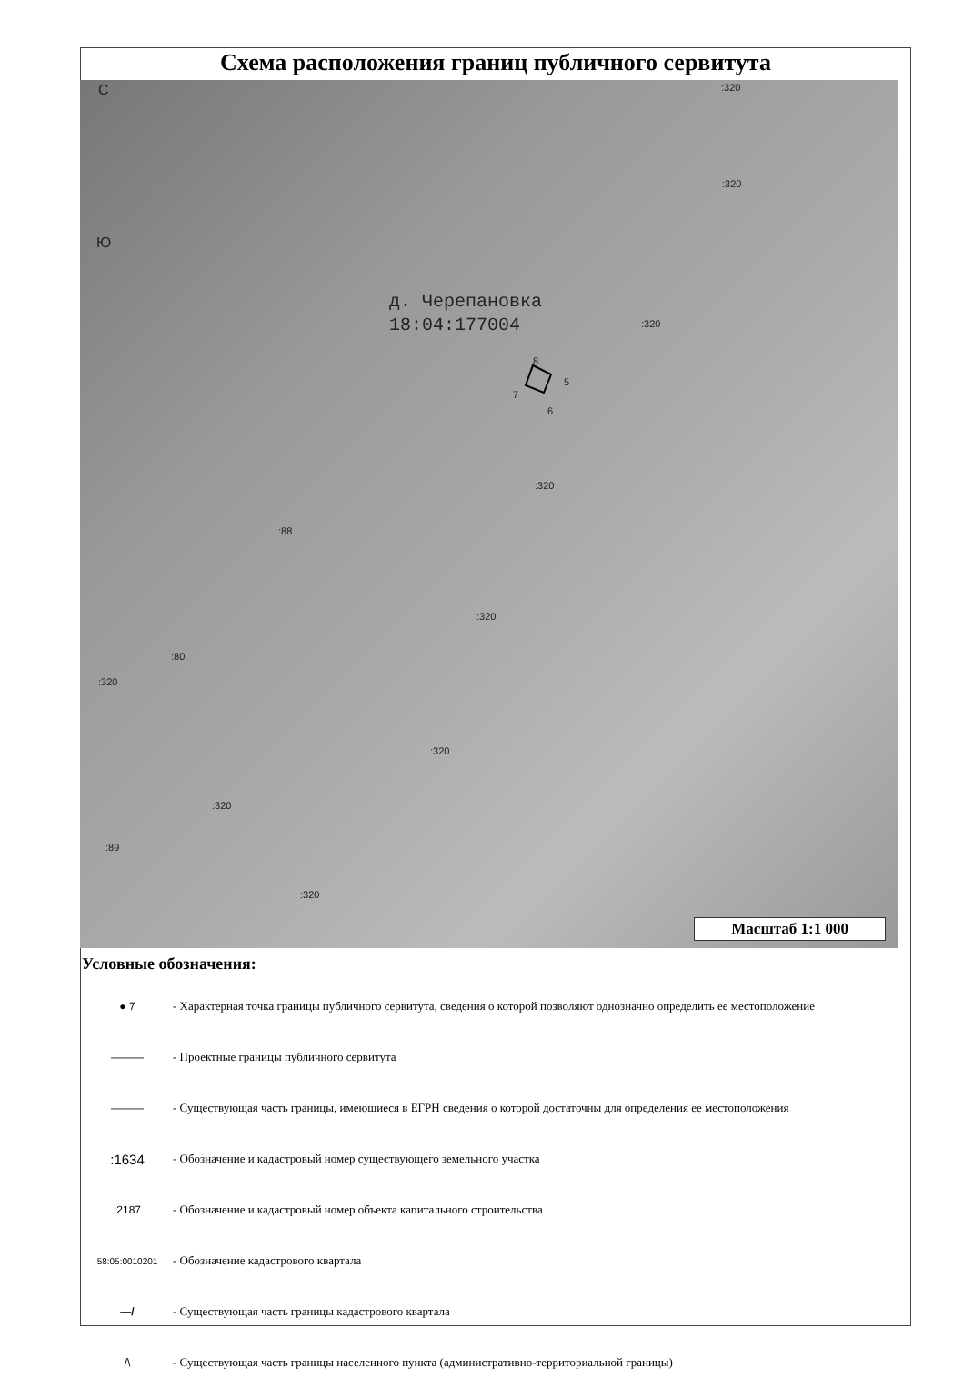Схема расположения границ публичного сервитута
С
Ю
д. Черепановка
18:04:177004
:320
:320
:320
:320
:320
:320
:320
:320
:320
:88
:80
:89
8
5
7
6
Масштаб 1:1 000
Условные обозначения:
● 7
- Характерная точка границы публичного сервитута, сведения о которой позволяют однозначно определить ее местоположение
———
- Проектные границы публичного сервитута
———
- Существующая часть границы, имеющиеся в ЕГРН сведения о которой достаточны для определения ее местоположения
:1634
- Обозначение и кадастровый номер существующего земельного участка
:2187
- Обозначение и кадастровый номер объекта капитального строительства
58:05:0010201
- Обозначение кадастрового квартала
—/
- Существующая часть границы кадастрового квартала
/\
- Существующая часть границы населенного пункта (административно-территориальной границы)